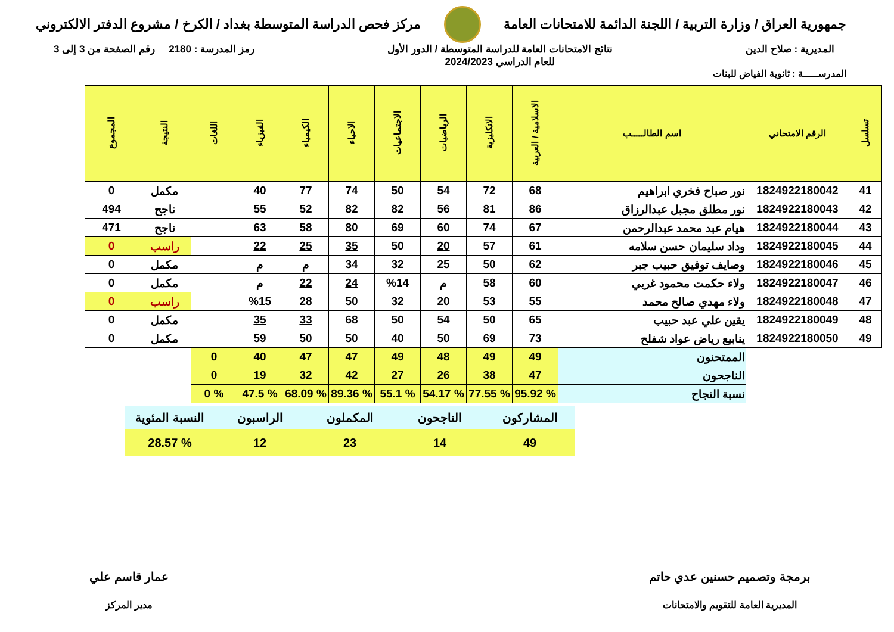جمهورية العراق / وزارة التربية / اللجنة الدائمة للامتحانات العامة
مركز فحص الدراسة المتوسطة بغداد / الكرخ / مشروع الدفتر الالكتروني
المديرية : صلاح الدين نتائج الامتحانات العامة للدراسة المتوسطة / الدور الأول
للعام الدراسي 2024/2023
رمز المدرسة : 2180 رقم الصفحة من 3 إلى 3
المدرســـــة : ثانوية الفياض للبنات
| تسلسل | الرقم الامتحاني | اسم الطالـــــب | الاسلامية / العربية | الانكليزية | الرياضيات | الاجتماعيات | الاحياء | الكيمياء | الفيزياء | اللغات | النتيجة | المجموع |
| --- | --- | --- | --- | --- | --- | --- | --- | --- | --- | --- | --- | --- |
| 41 | 1824922180042 | نور صباح فخري ابراهيم | 68 | 72 | 54 | 50 | 74 | 77 | 40 | | مكمل | 0 |
| 42 | 1824922180043 | نور مطلق مجبل عبدالرزاق | 86 | 81 | 56 | 82 | 82 | 52 | 55 | | ناجح | 494 |
| 43 | 1824922180044 | هيام عبد محمد عبدالرحمن | 67 | 74 | 60 | 69 | 80 | 58 | 63 | | ناجح | 471 |
| 44 | 1824922180045 | وداد سليمان حسن سلامه | 61 | 57 | 20 | 50 | 35 | 25 | 22 | | راسب | 0 |
| 45 | 1824922180046 | وصايف توفيق حبيب جبر | 62 | 50 | 25 | 32 | 34 | م | م | | مكمل | 0 |
| 46 | 1824922180047 | ولاء حكمت محمود غربي | 60 | 58 | م | %14 | 24 | 22 | م | | مكمل | 0 |
| 47 | 1824922180048 | ولاء مهدي صالح محمد | 55 | 53 | 20 | 32 | 50 | 28 | %15 | | راسب | 0 |
| 48 | 1824922180049 | يقين علي عبد حبيب | 65 | 50 | 54 | 50 | 68 | 33 | 35 | | مكمل | 0 |
| 49 | 1824922180050 | ينابيع رياض عواد شفلح | 73 | 69 | 50 | 40 | 50 | 50 | 59 | | مكمل | 0 |
| | | الممتحنون | 49 | 49 | 48 | 49 | 47 | 47 | 40 | 0 | | |
| | | الناجحون | 47 | 38 | 26 | 27 | 42 | 32 | 19 | 0 | | |
| | | نسبة النجاح | % 95.92 | % 77.55 | % 54.17 | % 55.1 | % 89.36 | % 68.09 | % 47.5 | % 0 | | |
| المشاركون | الناجحون | المكملون | الراسبون | النسبة المئوية |
| 49 | 14 | 23 | 12 | % 28.57 |
برمجة وتصميم حسنين عدي حاتم
المديرية العامة للتقويم والامتحانات
عمار قاسم علي
مدير المركز